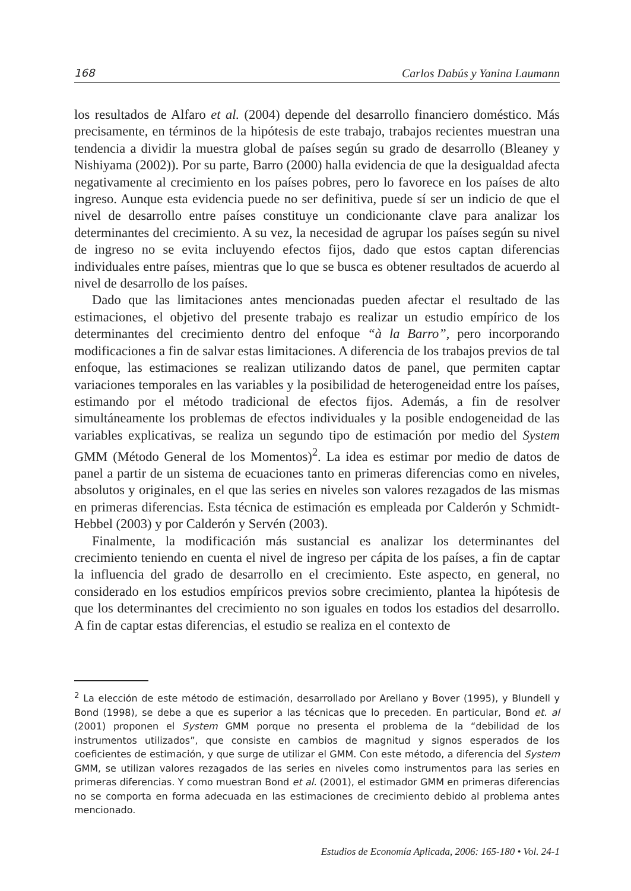168 Carlos Dabús y Yanina Laumann
los resultados de Alfaro et al. (2004) depende del desarrollo financiero doméstico. Más precisamente, en términos de la hipótesis de este trabajo, trabajos recientes muestran una tendencia a dividir la muestra global de países según su grado de desarrollo (Bleaney y Nishiyama (2002)). Por su parte, Barro (2000) halla evidencia de que la desigualdad afecta negativamente al crecimiento en los países pobres, pero lo favorece en los países de alto ingreso. Aunque esta evidencia puede no ser definitiva, puede sí ser un indicio de que el nivel de desarrollo entre países constituye un condicionante clave para analizar los determinantes del crecimiento. A su vez, la necesidad de agrupar los países según su nivel de ingreso no se evita incluyendo efectos fijos, dado que estos captan diferencias individuales entre países, mientras que lo que se busca es obtener resultados de acuerdo al nivel de desarrollo de los países.
Dado que las limitaciones antes mencionadas pueden afectar el resultado de las estimaciones, el objetivo del presente trabajo es realizar un estudio empírico de los determinantes del crecimiento dentro del enfoque “à la Barro”, pero incorporando modificaciones a fin de salvar estas limitaciones. A diferencia de los trabajos previos de tal enfoque, las estimaciones se realizan utilizando datos de panel, que permiten captar variaciones temporales en las variables y la posibilidad de heterogeneidad entre los países, estimando por el método tradicional de efectos fijos. Además, a fin de resolver simultáneamente los problemas de efectos individuales y la posible endogeneidad de las variables explicativas, se realiza un segundo tipo de estimación por medio del System GMM (Método General de los Momentos)<sup>2</sup>. La idea es estimar por medio de datos de panel a partir de un sistema de ecuaciones tanto en primeras diferencias como en niveles, absolutos y originales, en el que las series en niveles son valores rezagados de las mismas en primeras diferencias. Esta técnica de estimación es empleada por Calderón y Schmidt-Hebbel (2003) y por Calderón y Servén (2003).
Finalmente, la modificación más sustancial es analizar los determinantes del crecimiento teniendo en cuenta el nivel de ingreso per cápita de los países, a fin de captar la influencia del grado de desarrollo en el crecimiento. Este aspecto, en general, no considerado en los estudios empíricos previos sobre crecimiento, plantea la hipótesis de que los determinantes del crecimiento no son iguales en todos los estadios del desarrollo. A fin de captar estas diferencias, el estudio se realiza en el contexto de
<sup>2</sup> La elección de este método de estimación, desarrollado por Arellano y Bover (1995), y Blundell y Bond (1998), se debe a que es superior a las técnicas que lo preceden. En particular, Bond et. al (2001) proponen el System GMM porque no presenta el problema de la “debilidad de los instrumentos utilizados”, que consiste en cambios de magnitud y signos esperados de los coeficientes de estimación, y que surge de utilizar el GMM. Con este método, a diferencia del System GMM, se utilizan valores rezagados de las series en niveles como instrumentos para las series en primeras diferencias. Y como muestran Bond et al. (2001), el estimador GMM en primeras diferencias no se comporta en forma adecuada en las estimaciones de crecimiento debido al problema antes mencionado.
Estudios de Economía Aplicada, 2006: 165-180 • Vol. 24-1